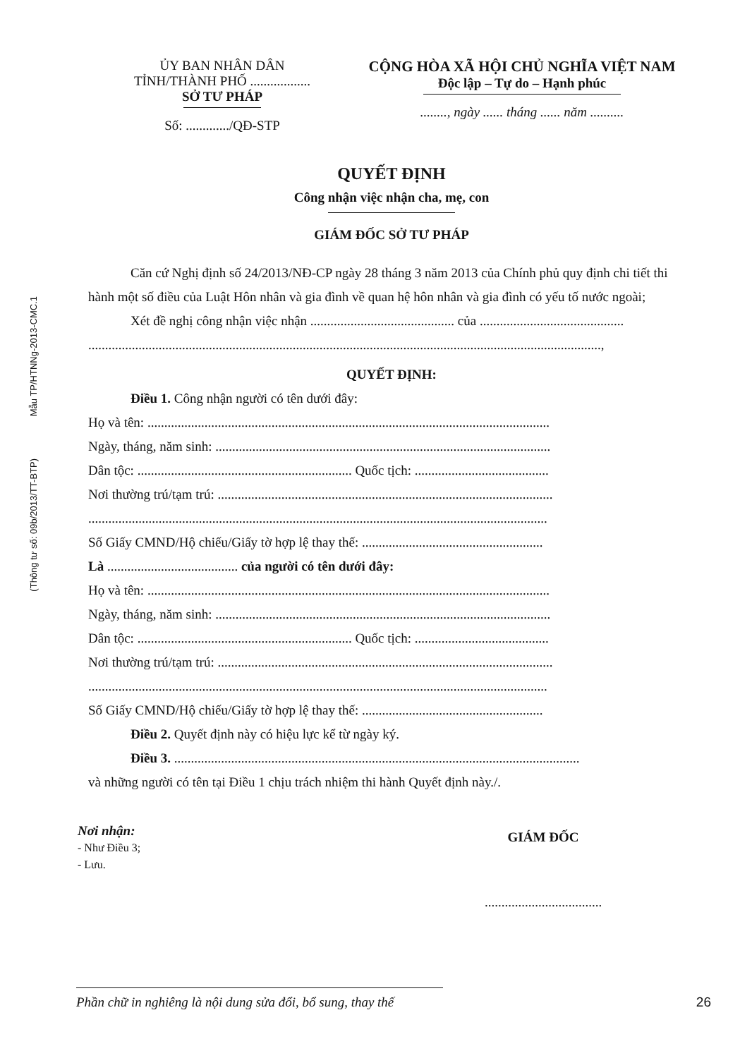Mẫu TP/HTNNg-2013-CMC.1
(Thông tư số: 09b/2013/TT-BTP)
ỦY BAN NHÂN DÂN
TỈNH/THÀNH PHỐ ..................
SỞ TƯ PHÁP
Số: ............./QĐ-STP
CỘNG HÒA XÃ HỘI CHỦ NGHĨA VIỆT NAM
Độc lập – Tự do – Hạnh phúc
........, ngày ...... tháng ...... năm ..........
QUYẾT ĐỊNH
Công nhận việc nhận cha, mẹ, con
GIÁM ĐỐC SỞ TƯ PHÁP
Căn cứ Nghị định số 24/2013/NĐ-CP ngày 28 tháng 3 năm 2013 của Chính phủ quy định chi tiết thi hành một số điều của Luật Hôn nhân và gia đình về quan hệ hôn nhân và gia đình có yếu tố nước ngoài;
Xét đề nghị công nhận việc nhận ........................................... của ...........................................
.........................................................................................................................................................,
QUYẾT ĐỊNH:
Điều 1. Công nhận người có tên dưới đây:
Họ và tên: ........................................................................................................................
Ngày, tháng, năm sinh: ....................................................................................................
Dân tộc: ................................................................ Quốc tịch: ........................................
Nơi thường trú/tạm trú: ....................................................................................................
.........................................................................................................................................
Số Giấy CMND/Hộ chiếu/Giấy tờ hợp lệ thay thế: ......................................................
Là ....................................... của người có tên dưới đây:
Họ và tên: ........................................................................................................................
Ngày, tháng, năm sinh: ....................................................................................................
Dân tộc: ................................................................ Quốc tịch: ........................................
Nơi thường trú/tạm trú: ....................................................................................................
.........................................................................................................................................
Số Giấy CMND/Hộ chiếu/Giấy tờ hợp lệ thay thế: ......................................................
Điều 2. Quyết định này có hiệu lực kể từ ngày ký.
Điều 3. .........................................................................................................................
và những người có tên tại Điều 1 chịu trách nhiệm thi hành Quyết định này./.
Nơi nhận:
- Như Điều 3;
- Lưu.
GIÁM ĐỐC
...................................
Phần chữ in nghiêng là nội dung sửa đổi, bổ sung, thay thế 26